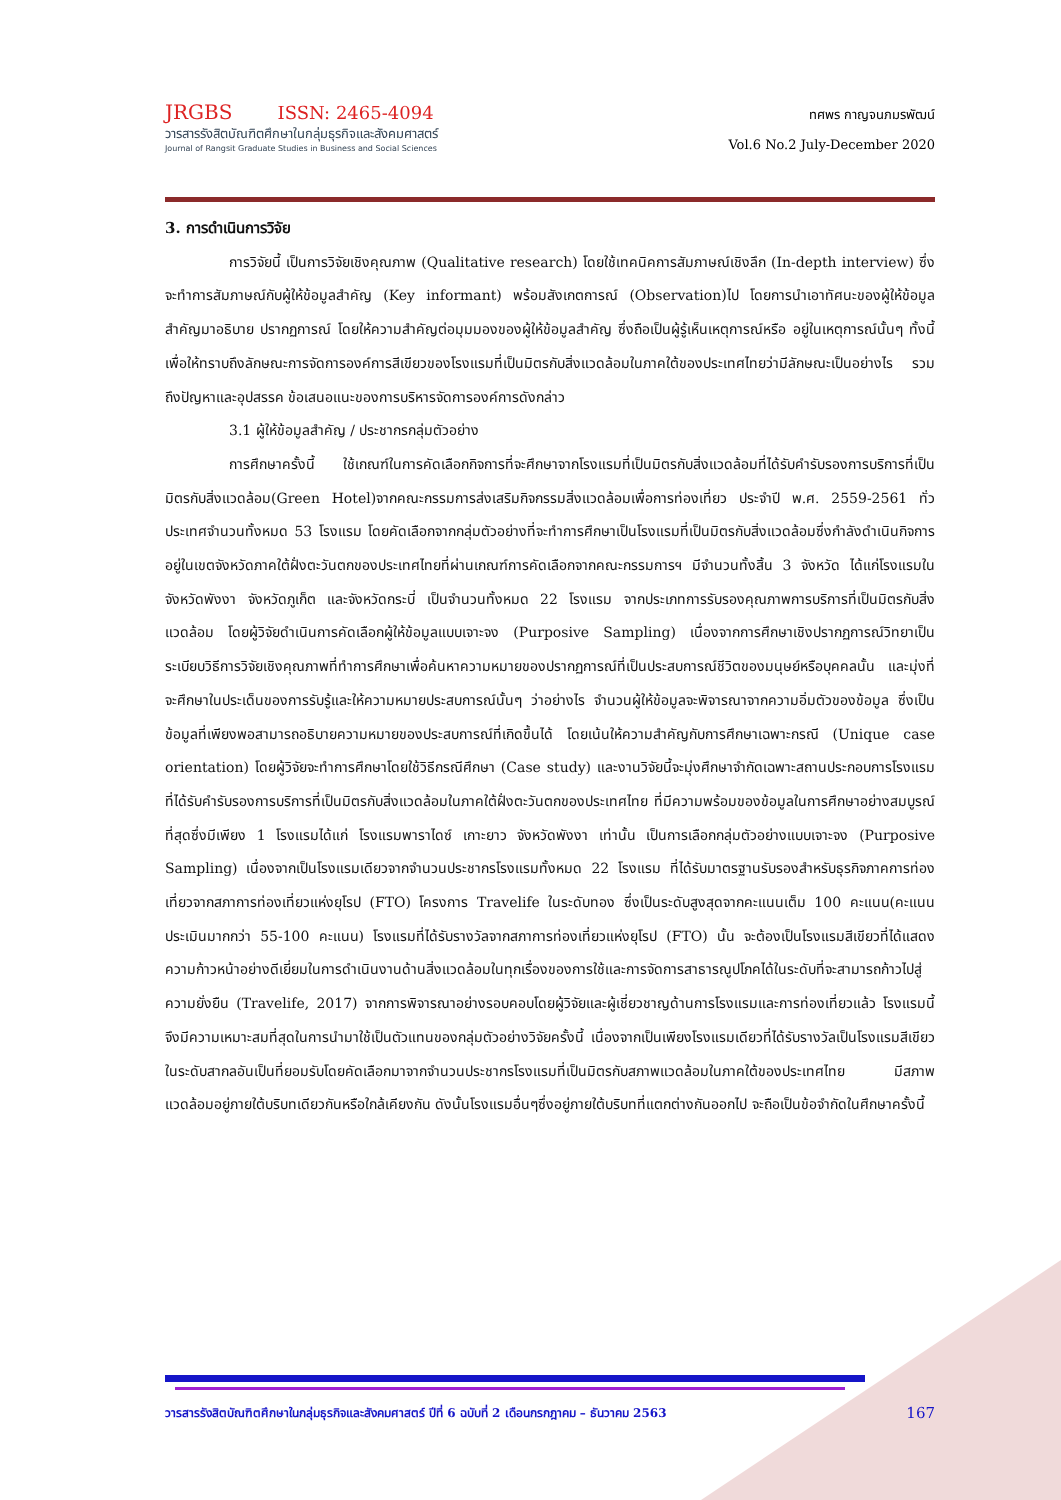JRGBS ISSN: 2465-4094
วารสารรังสิตบัณฑิตศึกษาในกลุ่มธุรกิจและสังคมศาสตร์
Journal of Rangsit Graduate Studies in Business and Social Sciences
ทศพร กาญจนภมรพัฒน์
Vol.6 No.2 July-December 2020
3. การดำเนินการวิจัย
การวิจัยนี้ เป็นการวิจัยเชิงคุณภาพ (Qualitative research) โดยใช้เทคนิคการสัมภาษณ์เชิงลึก (In-depth interview) ซึ่งจะทำการสัมภาษณ์กับผู้ให้ข้อมูลสำคัญ (Key informant) พร้อมสังเกตการณ์ (Observation)ไป โดยการนำเอาทัศนะของผู้ให้ข้อมูลสำคัญมาอธิบาย ปรากฏการณ์ โดยให้ความสำคัญต่อมุมมองของผู้ให้ข้อมูลสำคัญ ซึ่งถือเป็นผู้รู้เห็นเหตุการณ์หรือ อยู่ในเหตุการณ์นั้นๆ ทั้งนี้ เพื่อให้ทราบถึงลักษณะการจัดการองค์การสีเขียวของโรงแรมที่เป็นมิตรกับสิ่งแวดล้อมในภาคใต้ของประเทศไทยว่ามีลักษณะเป็นอย่างไร รวมถึงปัญหาและอุปสรรค ข้อเสนอแนะของการบริหารจัดการองค์การดังกล่าว
3.1 ผู้ให้ข้อมูลสำคัญ / ประชากรกลุ่มตัวอย่าง
การศึกษาครั้งนี้ ใช้เกณฑ์ในการคัดเลือกกิจการที่จะศึกษาจากโรงแรมที่เป็นมิตรกับสิ่งแวดล้อมที่ได้รับคำรับรองการบริการที่เป็นมิตรกับสิ่งแวดล้อม(Green Hotel)จากคณะกรรมการส่งเสริมกิจกรรมสิ่งแวดล้อมเพื่อการท่องเที่ยว ประจำปี พ.ศ. 2559-2561 ทั่วประเทศจำนวนทั้งหมด 53 โรงแรม โดยคัดเลือกจากกลุ่มตัวอย่างที่จะทำการศึกษาเป็นโรงแรมที่เป็นมิตรกับสิ่งแวดล้อมซึ่งกำลังดำเนินกิจการอยู่ในเขตจังหวัดภาคใต้ฝั่งตะวันตกของประเทศไทยที่ผ่านเกณฑ์การคัดเลือกจากคณะกรรมการฯ มีจำนวนทั้งสิ้น 3 จังหวัด ได้แก่โรงแรมใน จังหวัดพังงา จังหวัดภูเก็ต และจังหวัดกระบี่ เป็นจำนวนทั้งหมด 22 โรงแรม จากประเภทการรับรองคุณภาพการบริการที่เป็นมิตรกับสิ่งแวดล้อม โดยผู้วิจัยดำเนินการคัดเลือกผู้ให้ข้อมูลแบบเจาะจง (Purposive Sampling) เนื่องจากการศึกษาเชิงปรากฏการณ์วิทยาเป็นระเบียบวิธีการวิจัยเชิงคุณภาพที่ทำการศึกษาเพื่อค้นหาความหมายของปรากฏการณ์ที่เป็นประสบการณ์ชีวิตของมนุษย์หรือบุคคลนั้น และมุ่งที่จะศึกษาในประเด็นของการรับรู้และให้ความหมายประสบการณ์นั้นๆ ว่าอย่างไร จำนวนผู้ให้ข้อมูลจะพิจารณาจากความอิ่มตัวของข้อมูล ซึ่งเป็นข้อมูลที่เพียงพอสามารถอธิบายความหมายของประสบการณ์ที่เกิดขึ้นได้ โดยเน้นให้ความสำคัญกับการศึกษาเฉพาะกรณี (Unique case orientation) โดยผู้วิจัยจะทำการศึกษาโดยใช้วิธีกรณีศึกษา (Case study) และงานวิจัยนี้จะมุ่งศึกษาจำกัดเฉพาะสถานประกอบการโรงแรมที่ได้รับคำรับรองการบริการที่เป็นมิตรกับสิ่งแวดล้อมในภาคใต้ฝั่งตะวันตกของประเทศไทย ที่มีความพร้อมของข้อมูลในการศึกษาอย่างสมบูรณ์ที่สุดซึ่งมีเพียง 1 โรงแรมได้แก่ โรงแรมพาราไดซ์ เกาะยาว จังหวัดพังงา เท่านั้น เป็นการเลือกกลุ่มตัวอย่างแบบเจาะจง (Purposive Sampling) เนื่องจากเป็นโรงแรมเดียวจากจำนวนประชากรโรงแรมทั้งหมด 22 โรงแรม ที่ได้รับมาตรฐานรับรองสำหรับธุรกิจภาคการท่องเที่ยวจากสภาการท่องเที่ยวแห่งยุโรป (FTO) โครงการ Travelife ในระดับทอง ซึ่งเป็นระดับสูงสุดจากคะแนนเต็ม 100 คะแนน(คะแนนประเมินมากกว่า 55-100 คะแนน) โรงแรมที่ได้รับรางวัลจากสภาการท่องเที่ยวแห่งยุโรป (FTO) นั้น จะต้องเป็นโรงแรมสีเขียวที่ได้แสดงความก้าวหน้าอย่างดีเยี่ยมในการดำเนินงานด้านสิ่งแวดล้อมในทุกเรื่องของการใช้และการจัดการสาธารณูปโภคได้ในระดับที่จะสามารถก้าวไปสู่ความยั่งยืน (Travelife, 2017) จากการพิจารณาอย่างรอบคอบโดยผู้วิจัยและผู้เชี่ยวชาญด้านการโรงแรมและการท่องเที่ยวแล้ว โรงแรมนี้จึงมีความเหมาะสมที่สุดในการนำมาใช้เป็นตัวแทนของกลุ่มตัวอย่างวิจัยครั้งนี้ เนื่องจากเป็นเพียงโรงแรมเดียวที่ได้รับรางวัลเป็นโรงแรมสีเขียวในระดับสากลอันเป็นที่ยอมรับโดยคัดเลือกมาจากจำนวนประชากรโรงแรมที่เป็นมิตรกับสภาพแวดล้อมในภาคใต้ของประเทศไทย มีสภาพแวดล้อมอยู่ภายใต้บริบทเดียวกันหรือใกล้เคียงกัน ดังนั้นโรงแรมอื่นๆซึ่งอยู่ภายใต้บริบทที่แตกต่างกันออกไป จะถือเป็นข้อจำกัดในศึกษาครั้งนี้
วารสารรังสิตบัณฑิตศึกษาในกลุ่มธุรกิจและสังคมศาสตร์ ปีที่ 6 ฉบับที่ 2 เดือนกรกฎาคม – ธันวาคม 2563 167